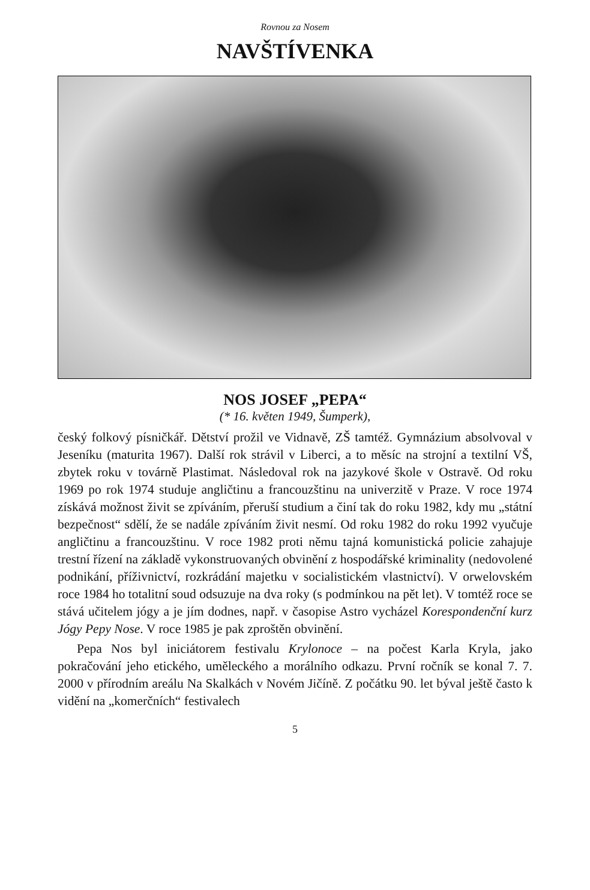Rovnou za Nosem
NAVŠTÍVENKA
NOS JOSEF „PEPA“
(* 16. květen 1949, Šumperk),
český folkový písničkář. Dětství prožil ve Vidnavě, ZŠ tamtéž. Gymnázium absolvoval v Jeseníku (maturita 1967). Další rok strávil v Liberci, a to měsíc na strojní a textilní VŠ, zbytek roku v továrně Plastimat. Následoval rok na jazykové škole v Ostravě. Od roku 1969 po rok 1974 studuje angličtinu a francouzštinu na univerzitě v Praze. V roce 1974 získává možnost živit se zpíváním, přeruší studium a činí tak do roku 1982, kdy mu „státní bezpečnost“ sdělí, že se nadále zpíváním živit nesmí. Od roku 1982 do roku 1992 vyučuje angličtinu a francouzštinu. V roce 1982 proti němu tajná komunistická policie zahajuje trestní řízení na základě vykonstruovaných obvinění z hospodářské kriminality (nedovolené podnikání, příživnictví, rozkrádání majetku v socialistickém vlastnictví). V orwelovském roce 1984 ho totalitní soud odsuzuje na dva roky (s podmínkou na pět let). V tomtéž roce se stává učitelem jógy a je jím dodnes, např. v časopise Astro vycházel Korespondenční kurz Jógy Pepy Nose. V roce 1985 je pak zproštěn obvinění.
Pepa Nos byl iniciátorem festivalu Krylonoce – na počest Karla Kryla, jako pokračování jeho etického, uměleckého a morálního odkazu. První ročník se konal 7. 7. 2000 v přírodním areálu Na Skalkách v Novém Jičíně. Z počátku 90. let býval ještě často k vidění na „komerčních“ festivalech
5